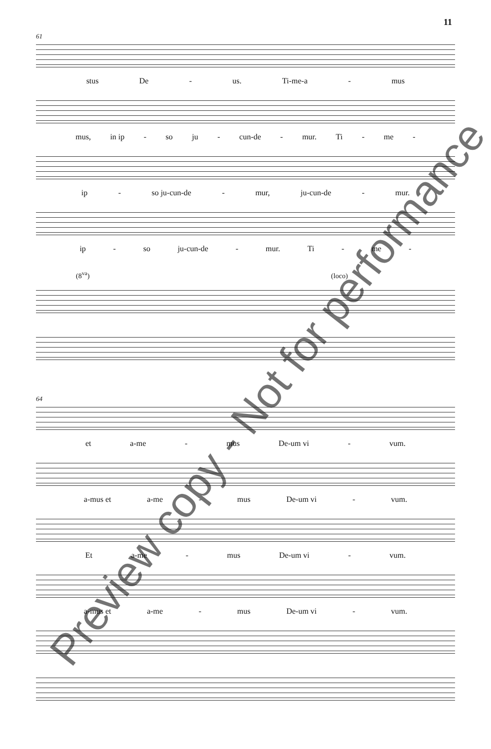11
61
stus De - us. Ti-me-a - mus
mus, in ip - so ju - cun-de - mur. Ti - me -
ip - so ju-cun-de - mur, ju-cun-de - mur.
ip - so ju-cun-de - mur. Ti - me -
(8<sup>va</sup>) (loco)
64
et a-me - mus De-um vi - vum.
a-mus et a-me - mus De-um vi - vum.
Et a-me - mus De-um vi - vum.
a-mus et a-me - mus De-um vi - vum.
Preview copy - Not for performance